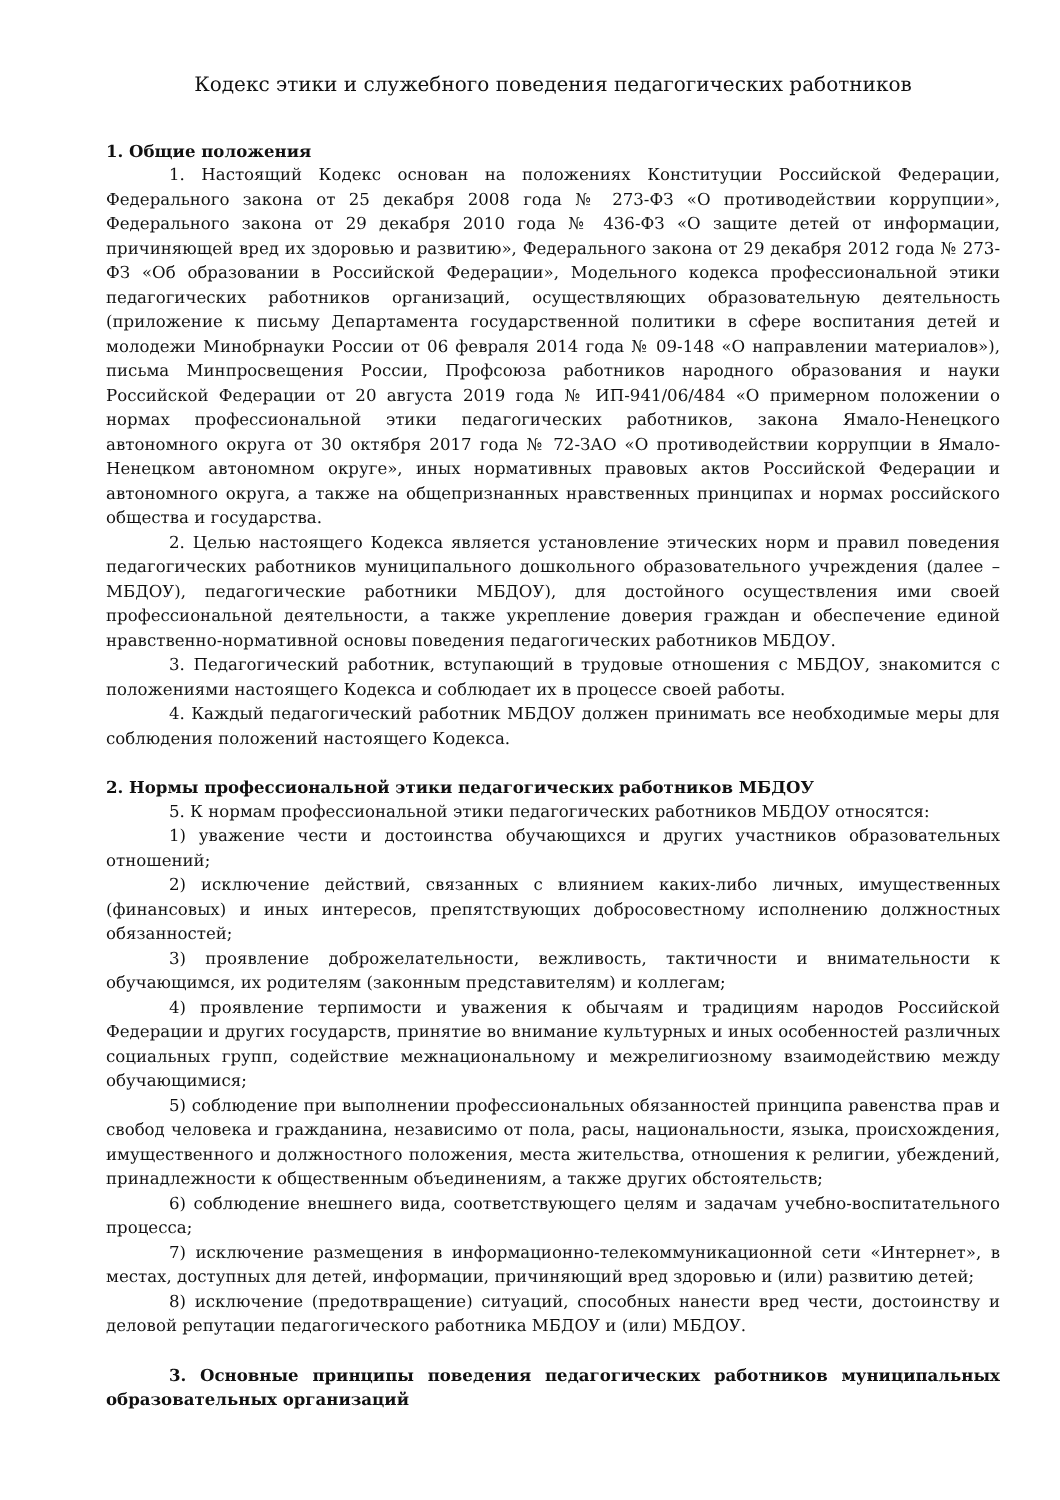Кодекс этики и служебного поведения педагогических работников
1. Общие положения
1. Настоящий Кодекс основан на положениях Конституции Российской Федерации, Федерального закона от 25 декабря 2008 года № 273-ФЗ «О противодействии коррупции», Федерального закона от 29 декабря 2010 года № 436-ФЗ «О защите детей от информации, причиняющей вред их здоровью и развитию», Федерального закона от 29 декабря 2012 года № 273-ФЗ «Об образовании в Российской Федерации», Модельного кодекса профессиональной этики педагогических работников организаций, осуществляющих образовательную деятельность (приложение к письму Департамента государственной политики в сфере воспитания детей и молодежи Минобрнауки России от 06 февраля 2014 года № 09-148 «О направлении материалов»), письма Минпросвещения России, Профсоюза работников народного образования и науки Российской Федерации от 20 августа 2019 года № ИП-941/06/484 «О примерном положении о нормах профессиональной этики педагогических работников, закона Ямало-Ненецкого автономного округа от 30 октября 2017 года № 72-ЗАО «О противодействии коррупции в Ямало-Ненецком автономном округе», иных нормативных правовых актов Российской Федерации и автономного округа, а также на общепризнанных нравственных принципах и нормах российского общества и государства.
2. Целью настоящего Кодекса является установление этических норм и правил поведения педагогических работников муниципального дошкольного образовательного учреждения (далее – МБДОУ), педагогические работники МБДОУ), для достойного осуществления ими своей профессиональной деятельности, а также укрепление доверия граждан и обеспечение единой нравственно-нормативной основы поведения педагогических работников МБДОУ.
3. Педагогический работник, вступающий в трудовые отношения с МБДОУ, знакомится с положениями настоящего Кодекса и соблюдает их в процессе своей работы.
4. Каждый педагогический работник МБДОУ должен принимать все необходимые меры для соблюдения положений настоящего Кодекса.
2. Нормы профессиональной этики педагогических работников МБДОУ
5. К нормам профессиональной этики педагогических работников МБДОУ относятся:
1) уважение чести и достоинства обучающихся и других участников образовательных отношений;
2) исключение действий, связанных с влиянием каких-либо личных, имущественных (финансовых) и иных интересов, препятствующих добросовестному исполнению должностных обязанностей;
3) проявление доброжелательности, вежливость, тактичности и внимательности к обучающимся, их родителям (законным представителям) и коллегам;
4) проявление терпимости и уважения к обычаям и традициям народов Российской Федерации и других государств, принятие во внимание культурных и иных особенностей различных социальных групп, содействие межнациональному и межрелигиозному взаимодействию между обучающимися;
5) соблюдение при выполнении профессиональных обязанностей принципа равенства прав и свобод человека и гражданина, независимо от пола, расы, национальности, языка, происхождения, имущественного и должностного положения, места жительства, отношения к религии, убеждений, принадлежности к общественным объединениям, а также других обстоятельств;
6) соблюдение внешнего вида, соответствующего целям и задачам учебно-воспитательного процесса;
7) исключение размещения в информационно-телекоммуникационной сети «Интернет», в местах, доступных для детей, информации, причиняющий вред здоровью и (или) развитию детей;
8) исключение (предотвращение) ситуаций, способных нанести вред чести, достоинству и деловой репутации педагогического работника МБДОУ и (или) МБДОУ.
3. Основные принципы поведения педагогических работников муниципальных образовательных организаций